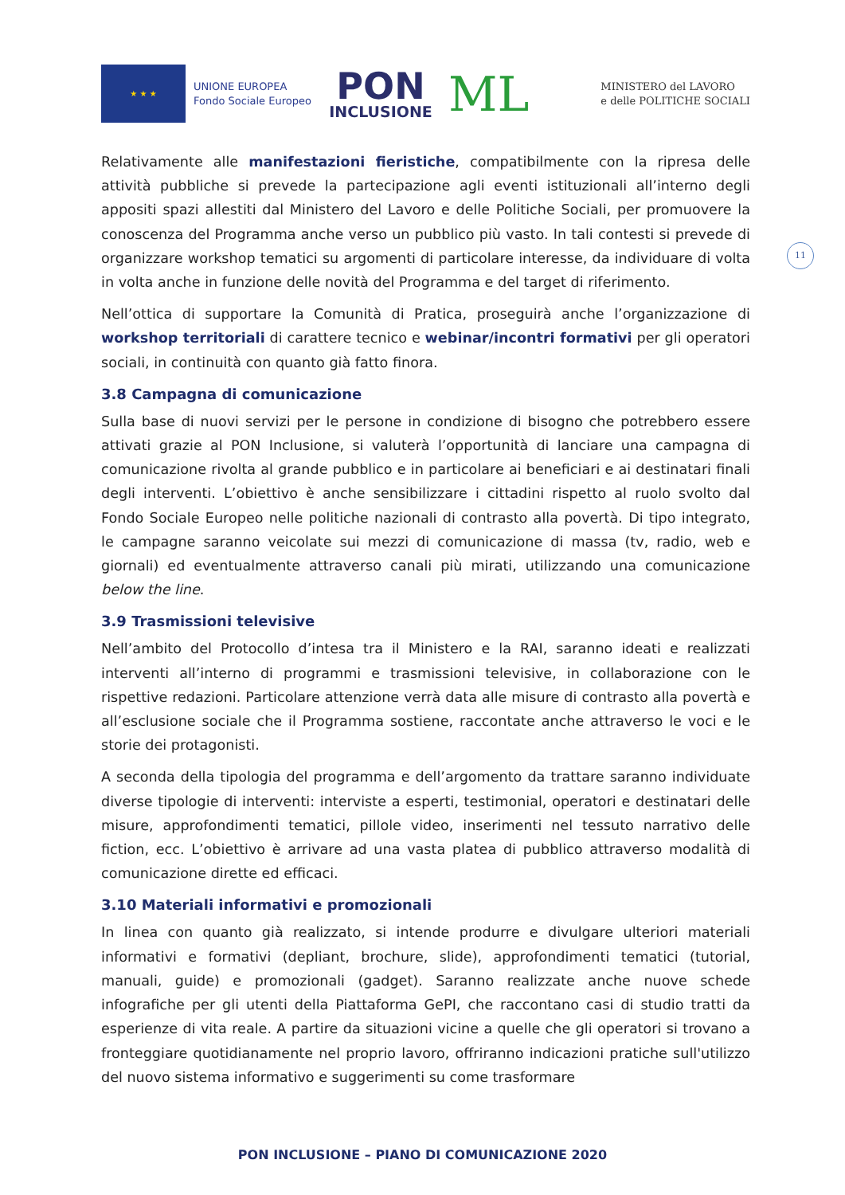★ ★ ★
UNIONE EUROPEA
Fondo Sociale Europeo
PON
INCLUSIONE
ML
MINISTERO del LAVORO
e delle POLITICHE SOCIALI
11
Relativamente alle manifestazioni fieristiche, compatibilmente con la ripresa delle attività pubbliche si prevede la partecipazione agli eventi istituzionali all’interno degli appositi spazi allestiti dal Ministero del Lavoro e delle Politiche Sociali, per promuovere la conoscenza del Programma anche verso un pubblico più vasto. In tali contesti si prevede di organizzare workshop tematici su argomenti di particolare interesse, da individuare di volta in volta anche in funzione delle novità del Programma e del target di riferimento.
Nell’ottica di supportare la Comunità di Pratica, proseguirà anche l’organizzazione di workshop territoriali di carattere tecnico e webinar/incontri formativi per gli operatori sociali, in continuità con quanto già fatto finora.
3.8 Campagna di comunicazione
Sulla base di nuovi servizi per le persone in condizione di bisogno che potrebbero essere attivati grazie al PON Inclusione, si valuterà l’opportunità di lanciare una campagna di comunicazione rivolta al grande pubblico e in particolare ai beneficiari e ai destinatari finali degli interventi. L’obiettivo è anche sensibilizzare i cittadini rispetto al ruolo svolto dal Fondo Sociale Europeo nelle politiche nazionali di contrasto alla povertà. Di tipo integrato, le campagne saranno veicolate sui mezzi di comunicazione di massa (tv, radio, web e giornali) ed eventualmente attraverso canali più mirati, utilizzando una comunicazione below the line.
3.9 Trasmissioni televisive
Nell’ambito del Protocollo d’intesa tra il Ministero e la RAI, saranno ideati e realizzati interventi all’interno di programmi e trasmissioni televisive, in collaborazione con le rispettive redazioni. Particolare attenzione verrà data alle misure di contrasto alla povertà e all’esclusione sociale che il Programma sostiene, raccontate anche attraverso le voci e le storie dei protagonisti.
A seconda della tipologia del programma e dell’argomento da trattare saranno individuate diverse tipologie di interventi: interviste a esperti, testimonial, operatori e destinatari delle misure, approfondimenti tematici, pillole video, inserimenti nel tessuto narrativo delle fiction, ecc. L’obiettivo è arrivare ad una vasta platea di pubblico attraverso modalità di comunicazione dirette ed efficaci.
3.10 Materiali informativi e promozionali
In linea con quanto già realizzato, si intende produrre e divulgare ulteriori materiali informativi e formativi (depliant, brochure, slide), approfondimenti tematici (tutorial, manuali, guide) e promozionali (gadget). Saranno realizzate anche nuove schede infografiche per gli utenti della Piattaforma GePI, che raccontano casi di studio tratti da esperienze di vita reale. A partire da situazioni vicine a quelle che gli operatori si trovano a fronteggiare quotidianamente nel proprio lavoro, offriranno indicazioni pratiche sull'utilizzo del nuovo sistema informativo e suggerimenti su come trasformare
PON INCLUSIONE – PIANO DI COMUNICAZIONE 2020